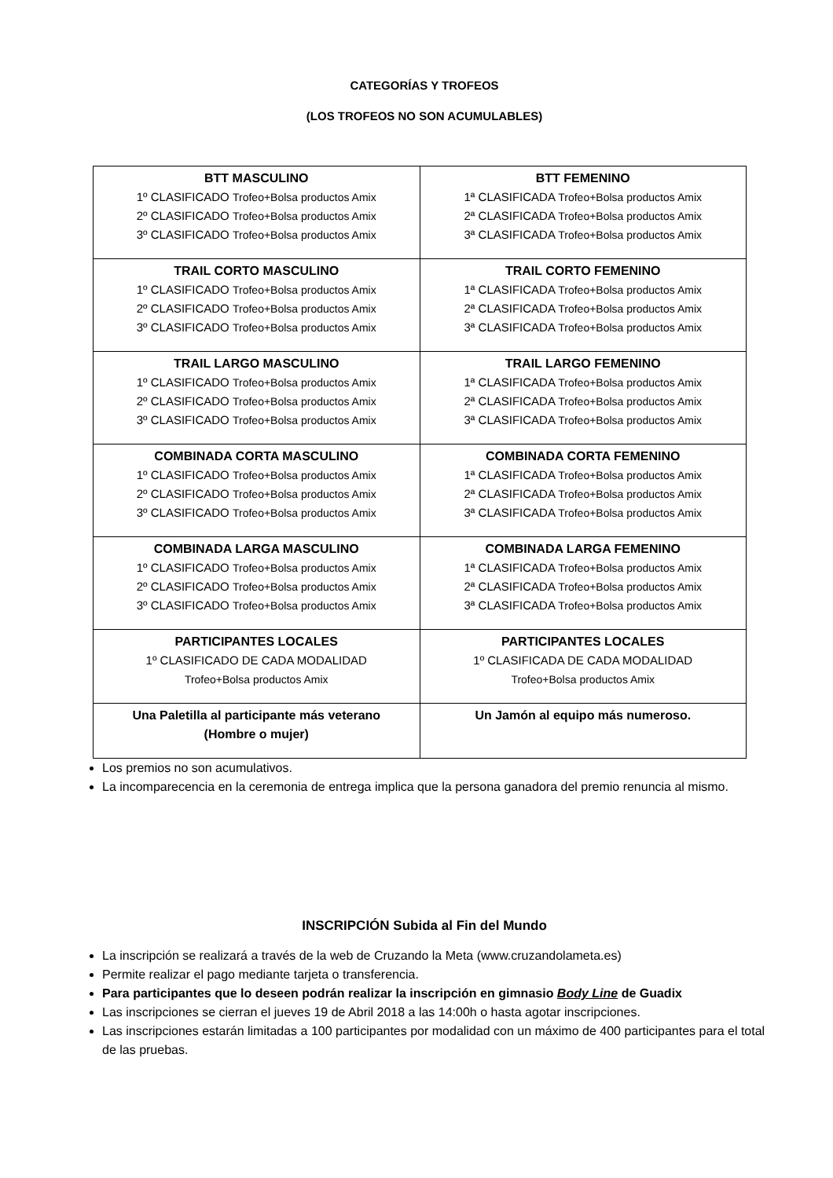CATEGORÍAS Y TROFEOS
(LOS TROFEOS NO SON ACUMULABLES)
| BTT MASCULINO 1º CLASIFICADO Trofeo+Bolsa productos Amix 2º CLASIFICADO Trofeo+Bolsa productos Amix 3º CLASIFICADO Trofeo+Bolsa productos Amix | BTT FEMENINO 1ª CLASIFICADA Trofeo+Bolsa productos Amix 2ª CLASIFICADA Trofeo+Bolsa productos Amix 3ª CLASIFICADA Trofeo+Bolsa productos Amix |
| TRAIL CORTO MASCULINO 1º CLASIFICADO Trofeo+Bolsa productos Amix 2º CLASIFICADO Trofeo+Bolsa productos Amix 3º CLASIFICADO Trofeo+Bolsa productos Amix | TRAIL CORTO FEMENINO 1ª CLASIFICADA Trofeo+Bolsa productos Amix 2ª CLASIFICADA Trofeo+Bolsa productos Amix 3ª CLASIFICADA Trofeo+Bolsa productos Amix |
| TRAIL LARGO MASCULINO 1º CLASIFICADO Trofeo+Bolsa productos Amix 2º CLASIFICADO Trofeo+Bolsa productos Amix 3º CLASIFICADO Trofeo+Bolsa productos Amix | TRAIL LARGO FEMENINO 1ª CLASIFICADA Trofeo+Bolsa productos Amix 2ª CLASIFICADA Trofeo+Bolsa productos Amix 3ª CLASIFICADA Trofeo+Bolsa productos Amix |
| COMBINADA CORTA MASCULINO 1º CLASIFICADO Trofeo+Bolsa productos Amix 2º CLASIFICADO Trofeo+Bolsa productos Amix 3º CLASIFICADO Trofeo+Bolsa productos Amix | COMBINADA CORTA FEMENINO 1ª CLASIFICADA Trofeo+Bolsa productos Amix 2ª CLASIFICADA Trofeo+Bolsa productos Amix 3ª CLASIFICADA Trofeo+Bolsa productos Amix |
| COMBINADA LARGA MASCULINO 1º CLASIFICADO Trofeo+Bolsa productos Amix 2º CLASIFICADO Trofeo+Bolsa productos Amix 3º CLASIFICADO Trofeo+Bolsa productos Amix | COMBINADA LARGA FEMENINO 1ª CLASIFICADA Trofeo+Bolsa productos Amix 2ª CLASIFICADA Trofeo+Bolsa productos Amix 3ª CLASIFICADA Trofeo+Bolsa productos Amix |
| PARTICIPANTES LOCALES 1º CLASIFICADO DE CADA MODALIDAD Trofeo+Bolsa productos Amix | PARTICIPANTES LOCALES 1º CLASIFICADA DE CADA MODALIDAD Trofeo+Bolsa productos Amix |
| Una Paletilla al participante más veterano (Hombre o mujer) | Un Jamón al equipo más numeroso. |
Los premios no son acumulativos.
La incomparecencia en la ceremonia de entrega implica que la persona ganadora del premio renuncia al mismo.
INSCRIPCIÓN Subida al Fin del Mundo
La inscripción se realizará a través de la web de Cruzando la Meta (www.cruzandolameta.es)
Permite realizar el pago mediante tarjeta o transferencia.
Para participantes que lo deseen podrán realizar la inscripción en gimnasio Body Line de Guadix
Las inscripciones se cierran el jueves 19 de Abril 2018 a las 14:00h o hasta agotar inscripciones.
Las inscripciones estarán limitadas a 100 participantes por modalidad con un máximo de 400 participantes para el total de las pruebas.